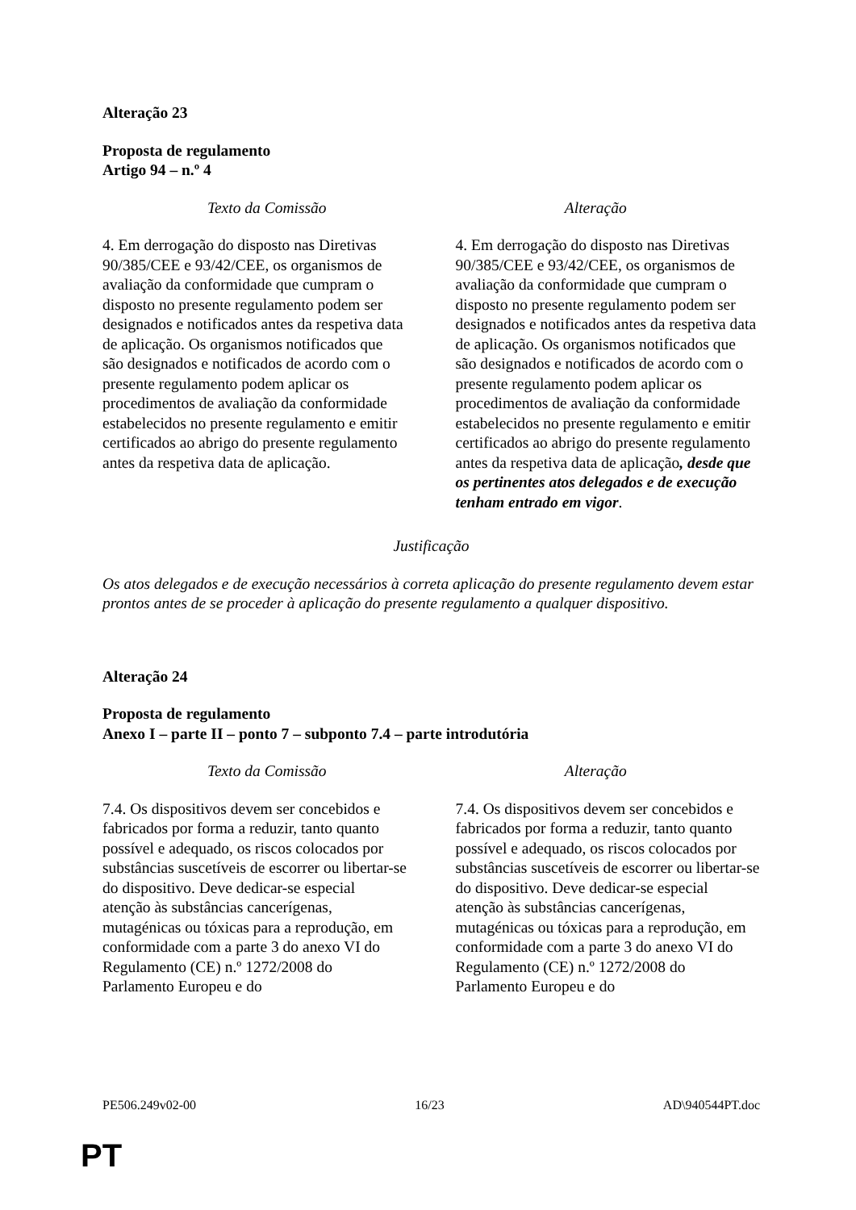Alteração 23
Proposta de regulamento
Artigo 94 – n.º 4
| Texto da Comissão | Alteração |
| --- | --- |
| 4. Em derrogação do disposto nas Diretivas 90/385/CEE e 93/42/CEE, os organismos de avaliação da conformidade que cumpram o disposto no presente regulamento podem ser designados e notificados antes da respetiva data de aplicação. Os organismos notificados que são designados e notificados de acordo com o presente regulamento podem aplicar os procedimentos de avaliação da conformidade estabelecidos no presente regulamento e emitir certificados ao abrigo do presente regulamento antes da respetiva data de aplicação. | 4. Em derrogação do disposto nas Diretivas 90/385/CEE e 93/42/CEE, os organismos de avaliação da conformidade que cumpram o disposto no presente regulamento podem ser designados e notificados antes da respetiva data de aplicação. Os organismos notificados que são designados e notificados de acordo com o presente regulamento podem aplicar os procedimentos de avaliação da conformidade estabelecidos no presente regulamento e emitir certificados ao abrigo do presente regulamento antes da respetiva data de aplicação , desde que os pertinentes atos delegados e de execução tenham entrado em vigor . |
Justificação
Os atos delegados e de execução necessários à correta aplicação do presente regulamento devem estar prontos antes de se proceder à aplicação do presente regulamento a qualquer dispositivo.
Alteração 24
Proposta de regulamento
Anexo I – parte II – ponto 7 – subponto 7.4 – parte introdutória
| Texto da Comissão | Alteração |
| --- | --- |
| 7.4. Os dispositivos devem ser concebidos e fabricados por forma a reduzir, tanto quanto possível e adequado, os riscos colocados por substâncias suscetíveis de escorrer ou libertar-se do dispositivo. Deve dedicar-se especial atenção às substâncias cancerígenas, mutagénicas ou tóxicas para a reprodução, em conformidade com a parte 3 do anexo VI do Regulamento (CE) n.º 1272/2008 do Parlamento Europeu e do | 7.4. Os dispositivos devem ser concebidos e fabricados por forma a reduzir, tanto quanto possível e adequado, os riscos colocados por substâncias suscetíveis de escorrer ou libertar-se do dispositivo. Deve dedicar-se especial atenção às substâncias cancerígenas, mutagénicas ou tóxicas para a reprodução, em conformidade com a parte 3 do anexo VI do Regulamento (CE) n.º 1272/2008 do Parlamento Europeu e do |
PE506.249v02-00 16/23 AD\940544PT.doc
PT